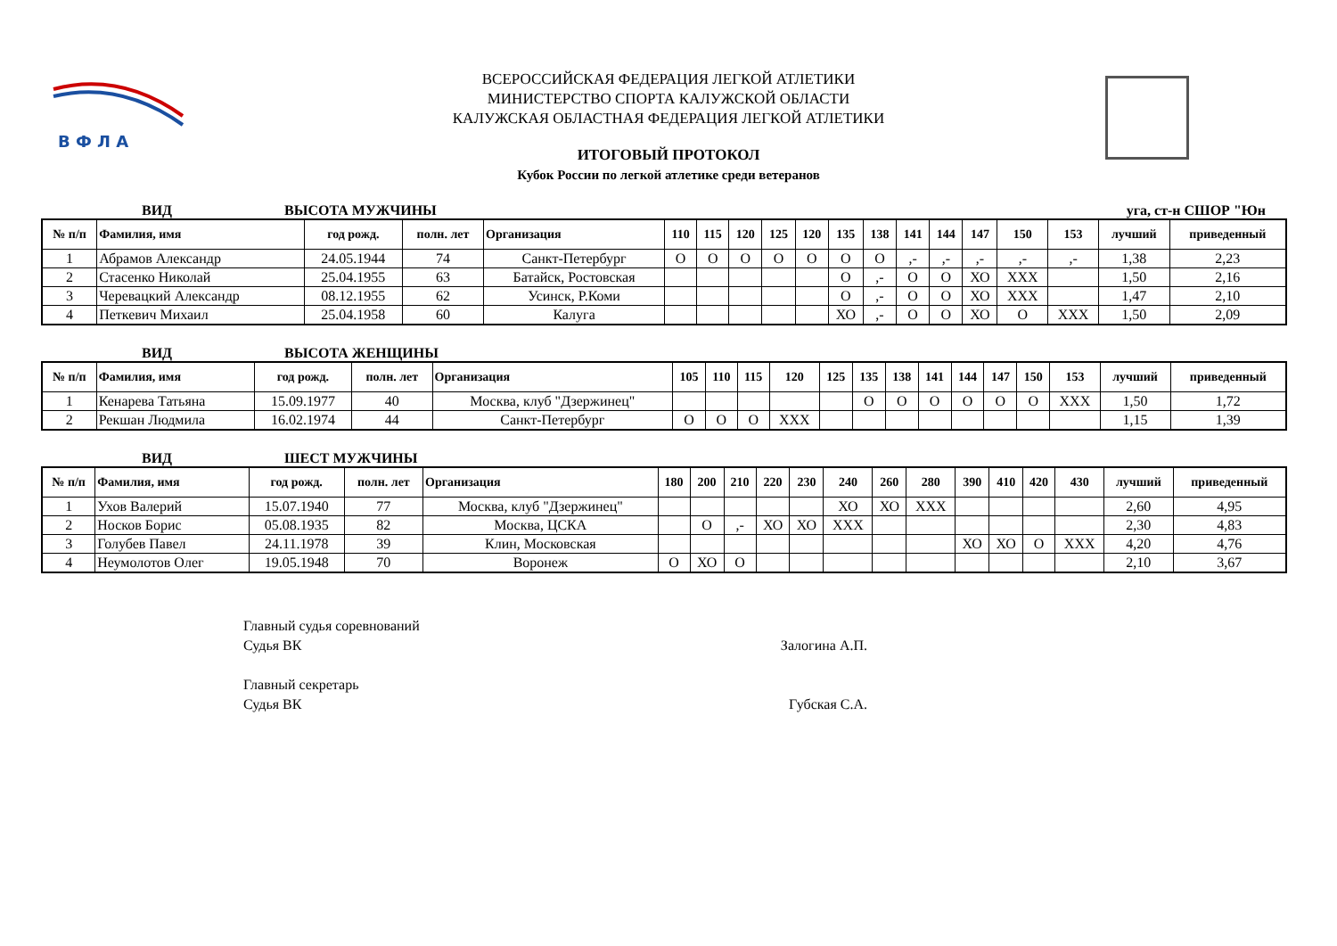В Ф Л А
ВСЕРОССИЙСКАЯ ФЕДЕРАЦИЯ ЛЕГКОЙ АТЛЕТИКИ
МИНИСТЕРСТВО СПОРТА КАЛУЖСКОЙ ОБЛАСТИ
КАЛУЖСКАЯ ОБЛАСТНАЯ ФЕДЕРАЦИЯ ЛЕГКОЙ АТЛЕТИКИ
ИТОГОВЫЙ ПРОТОКОЛ
Кубок России по легкой атлетике среди ветеранов
ВИД ВЫСОТА МУЖЧИНЫ уга, ст-н СШОР "Юн
| № п/п | Фамилия, имя | год рожд. | полн. лет | Организация | 110 | 115 | 120 | 125 | 120 | 135 | 138 | 141 | 144 | 147 | 150 | 153 | лучший | приведенный |
| --- | --- | --- | --- | --- | --- | --- | --- | --- | --- | --- | --- | --- | --- | --- | --- | --- | --- | --- |
| 1 | Абрамов Александр | 24.05.1944 | 74 | Санкт-Петербург | О | О | О | О | О | О | О | ,- | ,- | ,- | ,- | ,- | 1,38 | 2,23 |
| 2 | Стасенко Николай | 25.04.1955 | 63 | Батайск, Ростовская | | | | | | О | ,- | О | О | ХО | ХХХ | | 1,50 | 2,16 |
| 3 | Черевацкий Александр | 08.12.1955 | 62 | Усинск, Р.Коми | | | | | | О | ,- | О | О | ХО | ХХХ | | 1,47 | 2,10 |
| 4 | Петкевич Михаил | 25.04.1958 | 60 | Калуга | | | | | | ХО | ,- | О | О | ХО | О | ХХХ | 1,50 | 2,09 |
ВИД ВЫСОТА ЖЕНЩИНЫ
| № п/п | Фамилия, имя | год рожд. | полн. лет | Организация | 105 | 110 | 115 | 120 | 125 | 135 | 138 | 141 | 144 | 147 | 150 | 153 | лучший | приведенный |
| --- | --- | --- | --- | --- | --- | --- | --- | --- | --- | --- | --- | --- | --- | --- | --- | --- | --- | --- |
| 1 | Кенарева Татьяна | 15.09.1977 | 40 | Москва, клуб "Дзержинец" | | | | | | О | О | О | О | О | О | ХХХ | 1,50 | 1,72 |
| 2 | Рекшан Людмила | 16.02.1974 | 44 | Санкт-Петербург | О | О | О | ХХХ | | | | | | | | | 1,15 | 1,39 |
ВИД ШЕСТ МУЖЧИНЫ
| № п/п | Фамилия, имя | год рожд. | полн. лет | Организация | 180 | 200 | 210 | 220 | 230 | 240 | 260 | 280 | 390 | 410 | 420 | 430 | лучший | приведенный |
| --- | --- | --- | --- | --- | --- | --- | --- | --- | --- | --- | --- | --- | --- | --- | --- | --- | --- | --- |
| 1 | Ухов Валерий | 15.07.1940 | 77 | Москва, клуб "Дзержинец" | | | | | | ХО | ХО | ХХХ | | | | | 2,60 | 4,95 |
| 2 | Носков Борис | 05.08.1935 | 82 | Москва, ЦСКА | | О | ,- | ХО | ХО | ХХХ | | | | | | | 2,30 | 4,83 |
| 3 | Голубев Павел | 24.11.1978 | 39 | Клин, Московская | | | | | | | | | ХО | ХО | О | ХХХ | 4,20 | 4,76 |
| 4 | Неумолотов Олег | 19.05.1948 | 70 | Воронеж | О | ХО | О | | | | | | | | | | 2,10 | 3,67 |
Главный судья соревнований
Судья ВК Залогина А.П.
Главный секретарь
Судья ВК Губская С.А.